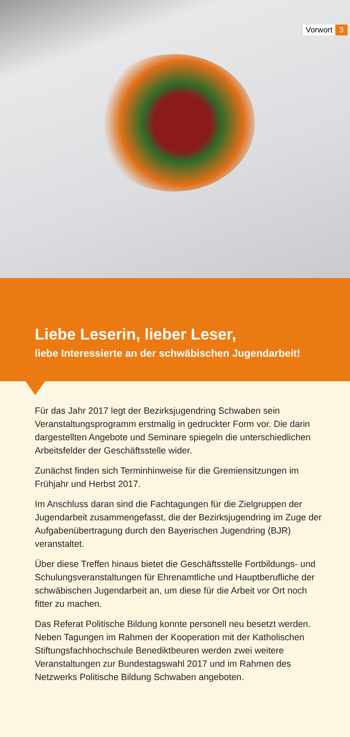Vorwort 3
Liebe Leserin, lieber Leser,
liebe Interessierte an der schwäbischen Jugendarbeit!
Für das Jahr 2017 legt der Bezirksjugendring Schwaben sein Veranstaltungsprogramm erstmalig in gedruckter Form vor. Die darin dargestellten Angebote und Seminare spiegeln die unterschiedlichen Arbeitsfelder der Geschäftsstelle wider.
Zunächst finden sich Terminhinweise für die Gremiensitzungen im Frühjahr und Herbst 2017.
Im Anschluss daran sind die Fachtagungen für die Zielgruppen der Jugendarbeit zusammengefasst, die der Bezirksjugendring im Zuge der Aufgabenübertragung durch den Bayerischen Jugendring (BJR) veranstaltet.
Über diese Treffen hinaus bietet die Geschäftsstelle Fortbildungs- und Schulungsveranstaltungen für Ehrenamtliche und Hauptberufliche der schwäbischen Jugendarbeit an, um diese für die Arbeit vor Ort noch fitter zu machen.
Das Referat Politische Bildung konnte personell neu besetzt werden. Neben Tagungen im Rahmen der Kooperation mit der Katholischen Stiftungsfachhochschule Benediktbeuren werden zwei weitere Veranstaltungen zur Bundestagswahl 2017 und im Rahmen des Netzwerks Politische Bildung Schwaben angeboten.